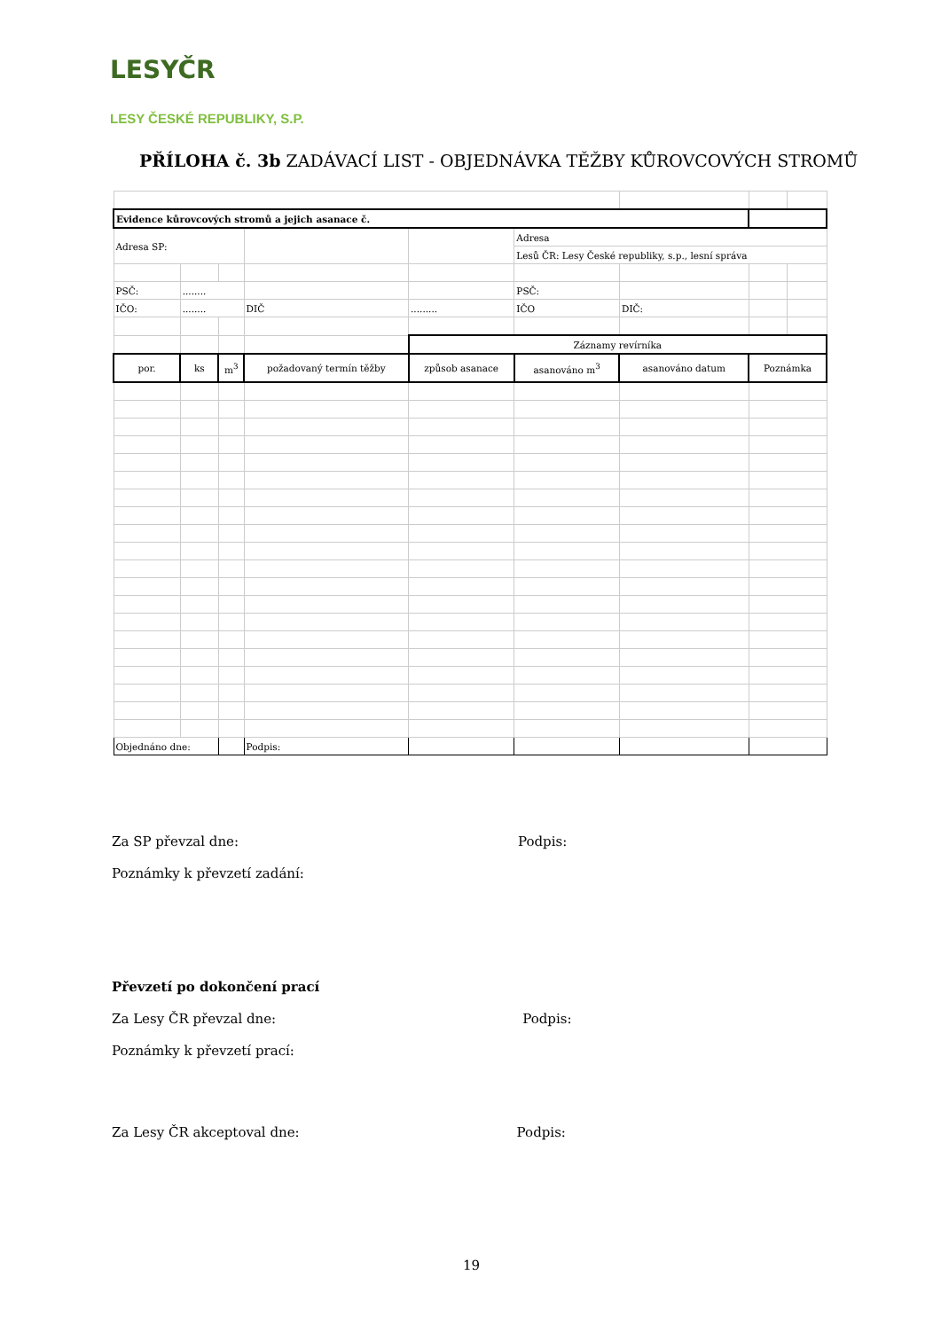LESYČR
LESY ČESKÉ REPUBLIKY, S.P.
PŘÍLOHA č. 3b ZADÁVACÍ LIST - OBJEDNÁVKA TĚŽBY KŮROVCOVÝCH STROMŮ
| Evidence kůrovcových stromů a jejich asanace č. | | | | | | | | |
| Adresa SP: | | | | | Adresa | | | |
| | | | | | Lesů ČR: Lesy České republiky, s.p., lesní správa | | | |
| PSČ: | ........ | | | | PSČ: | | | |
| IČO: | ........ | | DIČ | ......... | IČO | DIČ: | | |
| | | | | Záznamy revírníka | | | | |
| por. | ks | m<sup>3</sup> | požadovaný termín těžby | způsob asanace | asanováno m<sup>3</sup> | asanováno datum | Poznámka | |
| Objednáno dne: | | | Podpis: | | | | | |
Za SP převzal dne:Podpis:
Poznámky k převzetí zadání:
Převzetí po dokončení prací
Za Lesy ČR převzal dne:Podpis:
Poznámky k převzetí prací:
Za Lesy ČR akceptoval dne:Podpis:
19